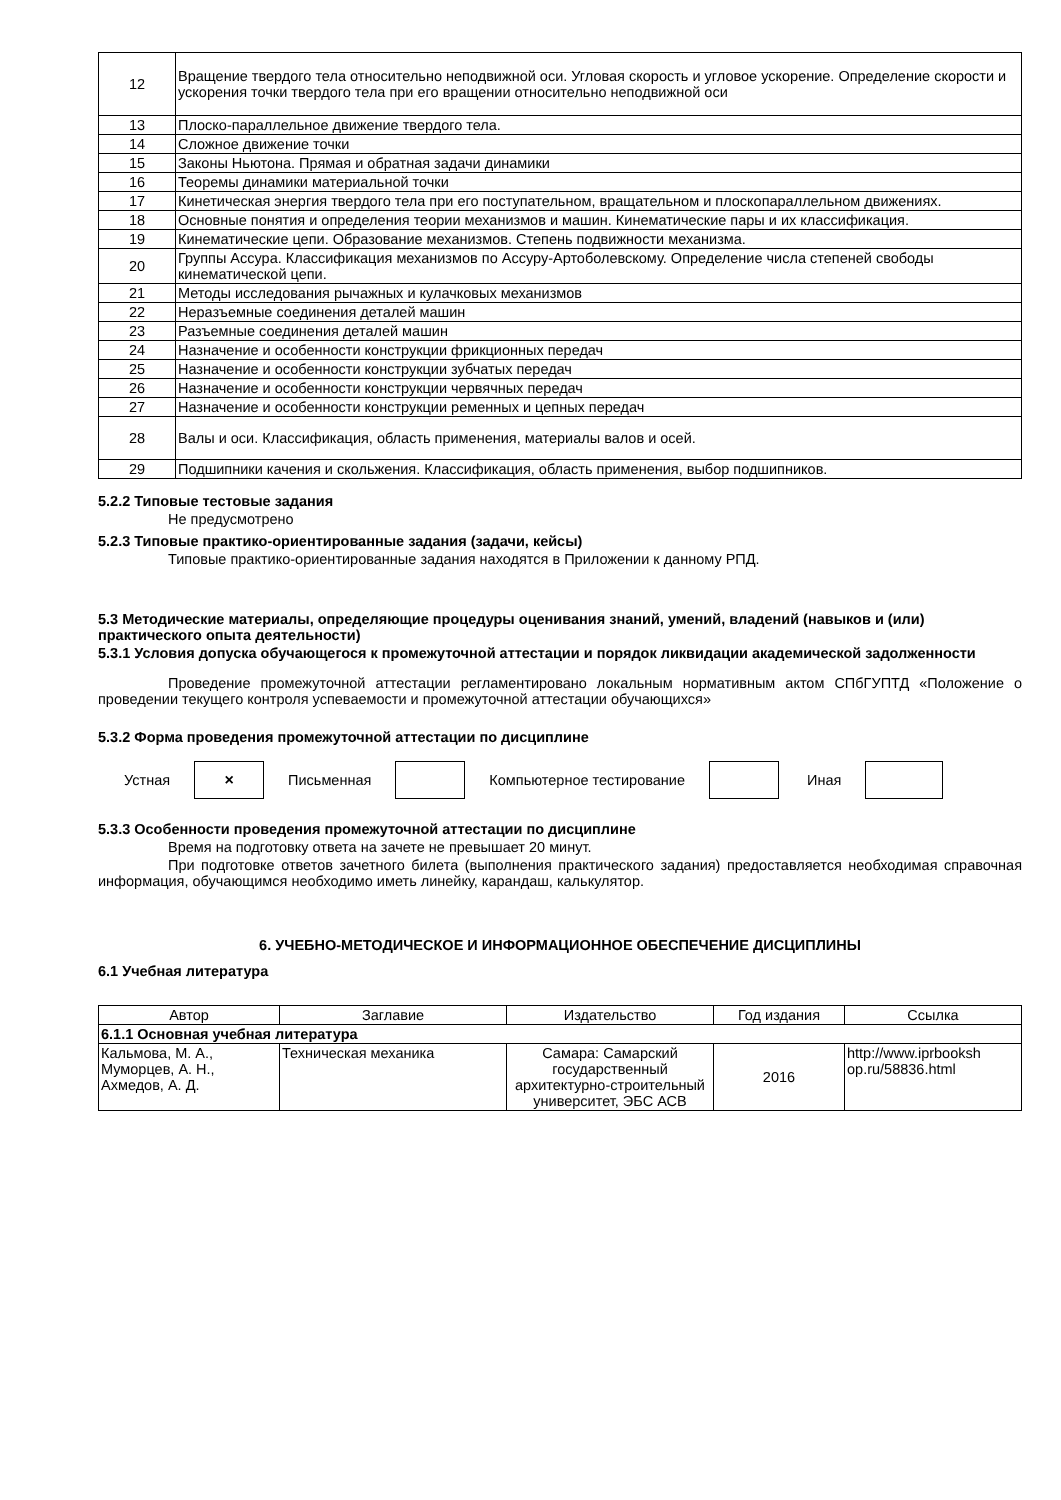| 12 | Вращение твердого тела относительно неподвижной оси. Угловая скорость и угловое ускорение. Определение скорости и ускорения точки твердого тела при его вращении относительно неподвижной оси |
| 13 | Плоско-параллельное движение твердого тела. |
| 14 | Сложное движение точки |
| 15 | Законы Ньютона. Прямая и обратная задачи динамики |
| 16 | Теоремы динамики материальной точки |
| 17 | Кинетическая энергия твердого тела при его поступательном, вращательном и плоскопараллельном движениях. |
| 18 | Основные понятия и определения теории механизмов и машин. Кинематические пары и их классификация. |
| 19 | Кинематические цепи. Образование механизмов. Степень подвижности механизма. |
| 20 | Группы Ассура. Классификация механизмов по Ассуру-Артоболевскому. Определение числа степеней свободы кинематической цепи. |
| 21 | Методы исследования рычажных и кулачковых механизмов |
| 22 | Неразъемные соединения деталей машин |
| 23 | Разъемные соединения деталей машин |
| 24 | Назначение и особенности конструкции фрикционных передач |
| 25 | Назначение и особенности конструкции зубчатых передач |
| 26 | Назначение и особенности конструкции червячных передач |
| 27 | Назначение и особенности конструкции ременных и цепных передач |
| 28 | Валы и оси. Классификация, область применения, материалы валов и осей. |
| 29 | Подшипники качения и скольжения. Классификация, область применения, выбор подшипников. |
5.2.2 Типовые тестовые задания
Не предусмотрено
5.2.3 Типовые практико-ориентированные задания (задачи, кейсы)
Типовые практико-ориентированные задания находятся в Приложении к данному РПД.
5.3 Методические материалы, определяющие процедуры оценивания знаний, умений, владений (навыков и (или) практического опыта деятельности)
5.3.1 Условия допуска обучающегося к промежуточной аттестации и порядок ликвидации академической задолженности
Проведение промежуточной аттестации регламентировано локальным нормативным актом СПбГУПТД «Положение о проведении текущего контроля успеваемости и промежуточной аттестации обучающихся»
5.3.2 Форма проведения промежуточной аттестации по дисциплине
Устная
×
Письменная Компьютерное тестирование Иная
5.3.3 Особенности проведения промежуточной аттестации по дисциплине
Время на подготовку ответа на зачете не превышает 20 минут.
При подготовке ответов зачетного билета (выполнения практического задания) предоставляется необходимая справочная информация, обучающимся необходимо иметь линейку, карандаш, калькулятор.
6. УЧЕБНО-МЕТОДИЧЕСКОЕ И ИНФОРМАЦИОННОЕ ОБЕСПЕЧЕНИЕ ДИСЦИПЛИНЫ
6.1 Учебная литература
| Автор | Заглавие | Издательство | Год издания | Ссылка |
| --- | --- | --- | --- | --- |
| 6.1.1 Основная учебная литература | | | | |
| Кальмова, М. А., Муморцев, А. Н., Ахмедов, А. Д. | Техническая механика | Самара: Самарский государственный архитектурно-строительный университет, ЭБС АСВ | 2016 | http://www.iprbooksh op.ru/58836.html |